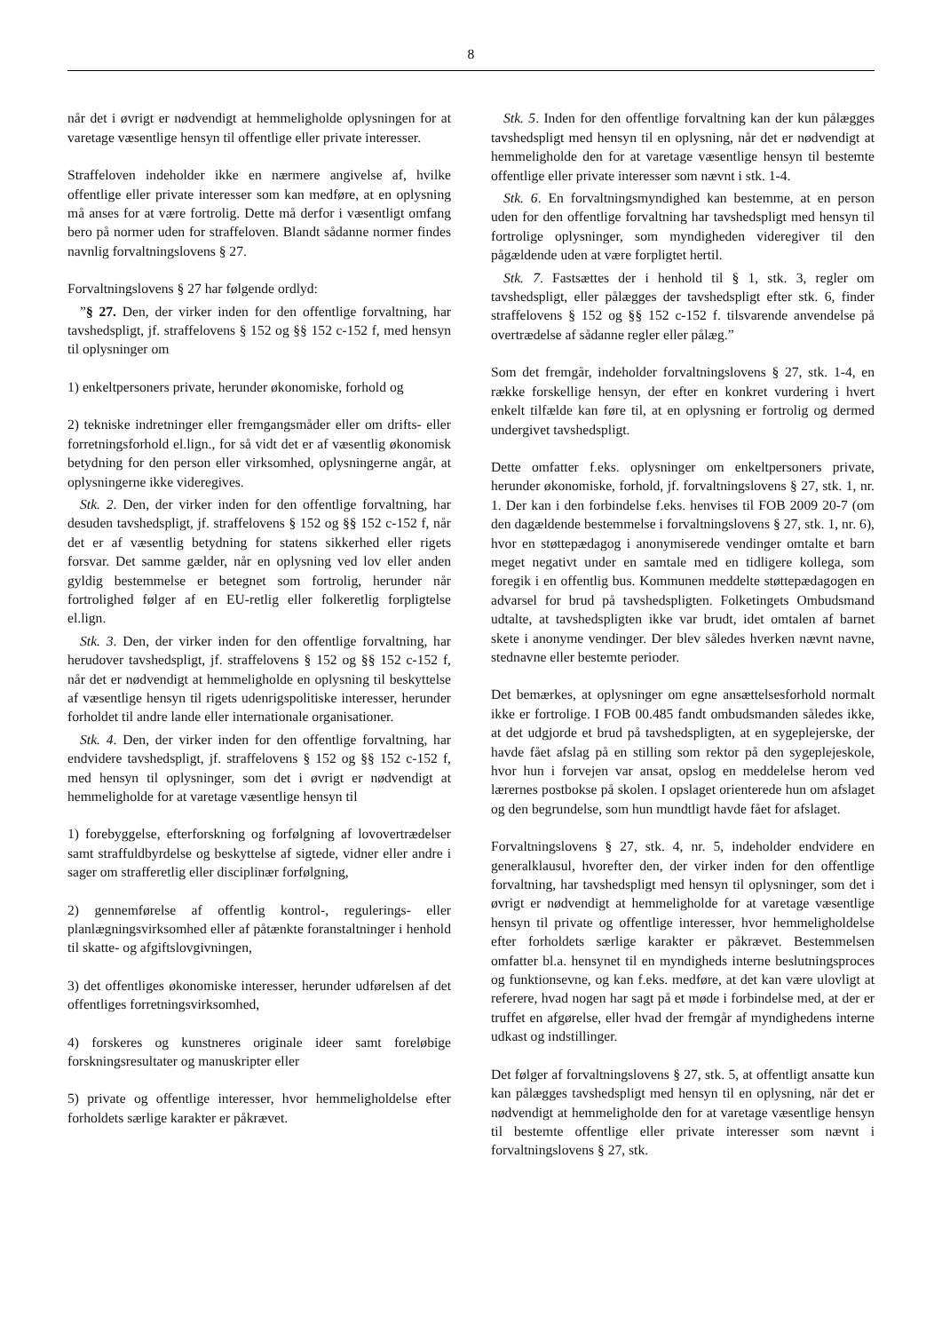8
når det i øvrigt er nødvendigt at hemmeligholde oplysningen for at varetage væsentlige hensyn til offentlige eller private interesser.
Straffeloven indeholder ikke en nærmere angivelse af, hvilke offentlige eller private interesser som kan medføre, at en oplysning må anses for at være fortrolig. Dette må derfor i væsentligt omfang bero på normer uden for straffeloven. Blandt sådanne normer findes navnlig forvaltningslovens § 27.
Forvaltningslovens § 27 har følgende ordlyd:
”§ 27. Den, der virker inden for den offentlige forvaltning, har tavshedspligt, jf. straffelovens § 152 og §§ 152 c-152 f, med hensyn til oplysninger om
1) enkeltpersoners private, herunder økonomiske, forhold og
2) tekniske indretninger eller fremgangsmåder eller om drifts- eller forretningsforhold el.lign., for så vidt det er af væsentlig økonomisk betydning for den person eller virksomhed, oplysningerne angår, at oplysningerne ikke videregives.
Stk. 2. Den, der virker inden for den offentlige forvaltning, har desuden tavshedspligt, jf. straffelovens § 152 og §§ 152 c-152 f, når det er af væsentlig betydning for statens sikkerhed eller rigets forsvar. Det samme gælder, når en oplysning ved lov eller anden gyldig bestemmelse er betegnet som fortrolig, herunder når fortrolighed følger af en EU-retlig eller folkeretlig forpligtelse el.lign.
Stk. 3. Den, der virker inden for den offentlige forvaltning, har herudover tavshedspligt, jf. straffelovens § 152 og §§ 152 c-152 f, når det er nødvendigt at hemmeligholde en oplysning til beskyttelse af væsentlige hensyn til rigets udenrigspolitiske interesser, herunder forholdet til andre lande eller internationale organisationer.
Stk. 4. Den, der virker inden for den offentlige forvaltning, har endvidere tavshedspligt, jf. straffelovens § 152 og §§ 152 c-152 f, med hensyn til oplysninger, som det i øvrigt er nødvendigt at hemmeligholde for at varetage væsentlige hensyn til
1) forebyggelse, efterforskning og forfølgning af lovovertrædelser samt straffuldbyrdelse og beskyttelse af sigtede, vidner eller andre i sager om strafferetlig eller disciplinær forfølgning,
2) gennemførelse af offentlig kontrol-, regulerings- eller planlægningsvirksomhed eller af påtænkte foranstaltninger i henhold til skatte- og afgiftslovgivningen,
3) det offentliges økonomiske interesser, herunder udførelsen af det offentliges forretningsvirksomhed,
4) forskeres og kunstneres originale ideer samt foreløbige forskningsresultater og manuskripter eller
5) private og offentlige interesser, hvor hemmeligholdelse efter forholdets særlige karakter er påkrævet.
Stk. 5. Inden for den offentlige forvaltning kan der kun pålægges tavshedspligt med hensyn til en oplysning, når det er nødvendigt at hemmeligholde den for at varetage væsentlige hensyn til bestemte offentlige eller private interesser som nævnt i stk. 1-4.
Stk. 6. En forvaltningsmyndighed kan bestemme, at en person uden for den offentlige forvaltning har tavshedspligt med hensyn til fortrolige oplysninger, som myndigheden videregiver til den pågældende uden at være forpligtet hertil.
Stk. 7. Fastsættes der i henhold til § 1, stk. 3, regler om tavshedspligt, eller pålægges der tavshedspligt efter stk. 6, finder straffelovens § 152 og §§ 152 c-152 f. tilsvarende anvendelse på overtrædelse af sådanne regler eller pålæg.”
Som det fremgår, indeholder forvaltningslovens § 27, stk. 1-4, en række forskellige hensyn, der efter en konkret vurdering i hvert enkelt tilfælde kan føre til, at en oplysning er fortrolig og dermed undergivet tavshedspligt.
Dette omfatter f.eks. oplysninger om enkeltpersoners private, herunder økonomiske, forhold, jf. forvaltningslovens § 27, stk. 1, nr. 1. Der kan i den forbindelse f.eks. henvises til FOB 2009 20-7 (om den dagældende bestemmelse i forvaltningslovens § 27, stk. 1, nr. 6), hvor en støttepædagog i anonymiserede vendinger omtalte et barn meget negativt under en samtale med en tidligere kollega, som foregik i en offentlig bus. Kommunen meddelte støttepædagogen en advarsel for brud på tavshedspligten. Folketingets Ombudsmand udtalte, at tavshedspligten ikke var brudt, idet omtalen af barnet skete i anonyme vendinger. Der blev således hverken nævnt navne, stednavne eller bestemte perioder.
Det bemærkes, at oplysninger om egne ansættelsesforhold normalt ikke er fortrolige. I FOB 00.485 fandt ombudsmanden således ikke, at det udgjorde et brud på tavshedspligten, at en sygeplejerske, der havde fået afslag på en stilling som rektor på den sygeplejeskole, hvor hun i forvejen var ansat, opslog en meddelelse herom ved lærernes postbokse på skolen. I opslaget orienterede hun om afslaget og den begrundelse, som hun mundtligt havde fået for afslaget.
Forvaltningslovens § 27, stk. 4, nr. 5, indeholder endvidere en generalklausul, hvorefter den, der virker inden for den offentlige forvaltning, har tavshedspligt med hensyn til oplysninger, som det i øvrigt er nødvendigt at hemmeligholde for at varetage væsentlige hensyn til private og offentlige interesser, hvor hemmeligholdelse efter forholdets særlige karakter er påkrævet. Bestemmelsen omfatter bl.a. hensynet til en myndigheds interne beslutningsproces og funktionsevne, og kan f.eks. medføre, at det kan være ulovligt at referere, hvad nogen har sagt på et møde i forbindelse med, at der er truffet en afgørelse, eller hvad der fremgår af myndighedens interne udkast og indstillinger.
Det følger af forvaltningslovens § 27, stk. 5, at offentligt ansatte kun kan pålægges tavshedspligt med hensyn til en oplysning, når det er nødvendigt at hemmeligholde den for at varetage væsentlige hensyn til bestemte offentlige eller private interesser som nævnt i forvaltningslovens § 27, stk.